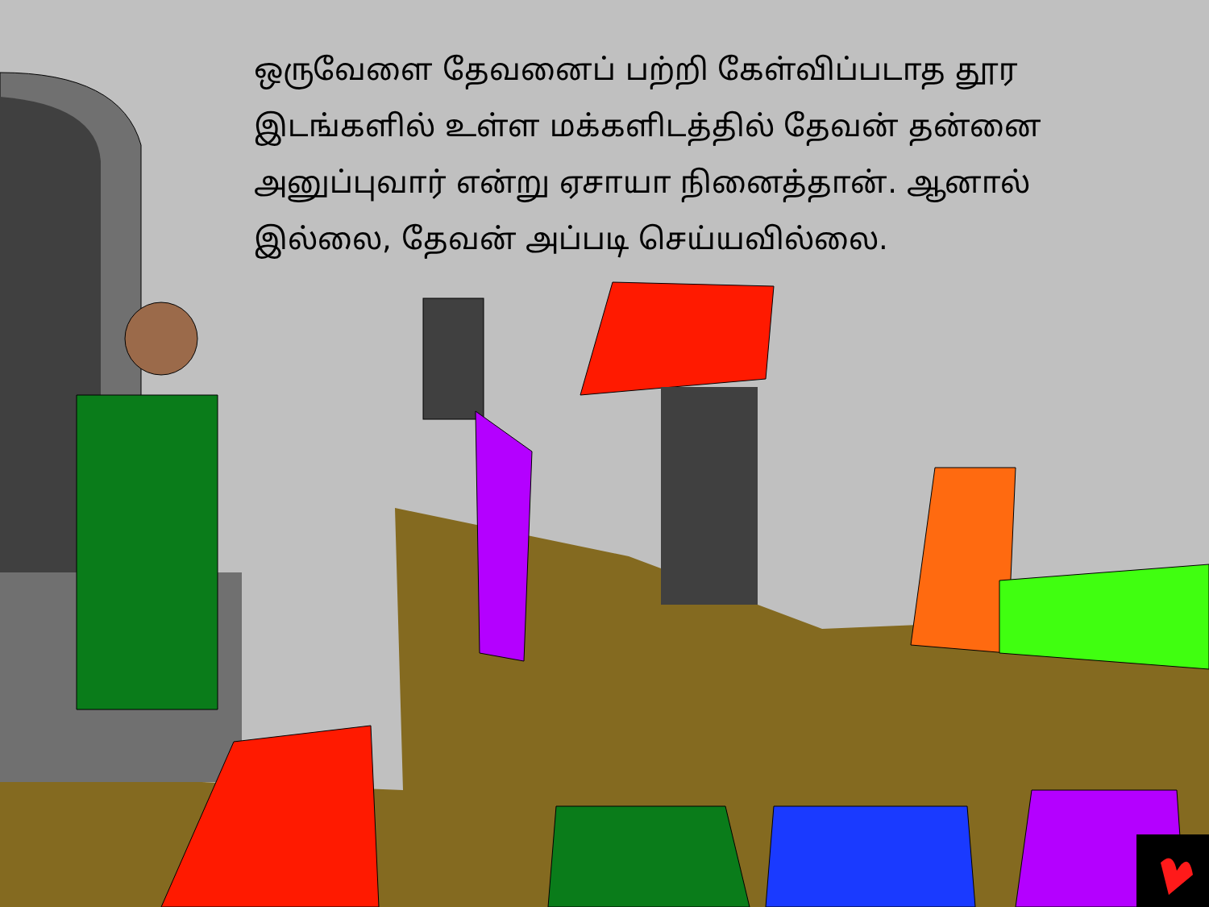ஒருவேளை தேவனைப் பற்றி கேள்விப்படாத தூர இடங்களில் உள்ள மக்களிடத்தில் தேவன் தன்னை அனுப்புவார் என்று ஏசாயா நினைத்தான். ஆனால் இல்லை, தேவன் அப்படி செய்யவில்லை.